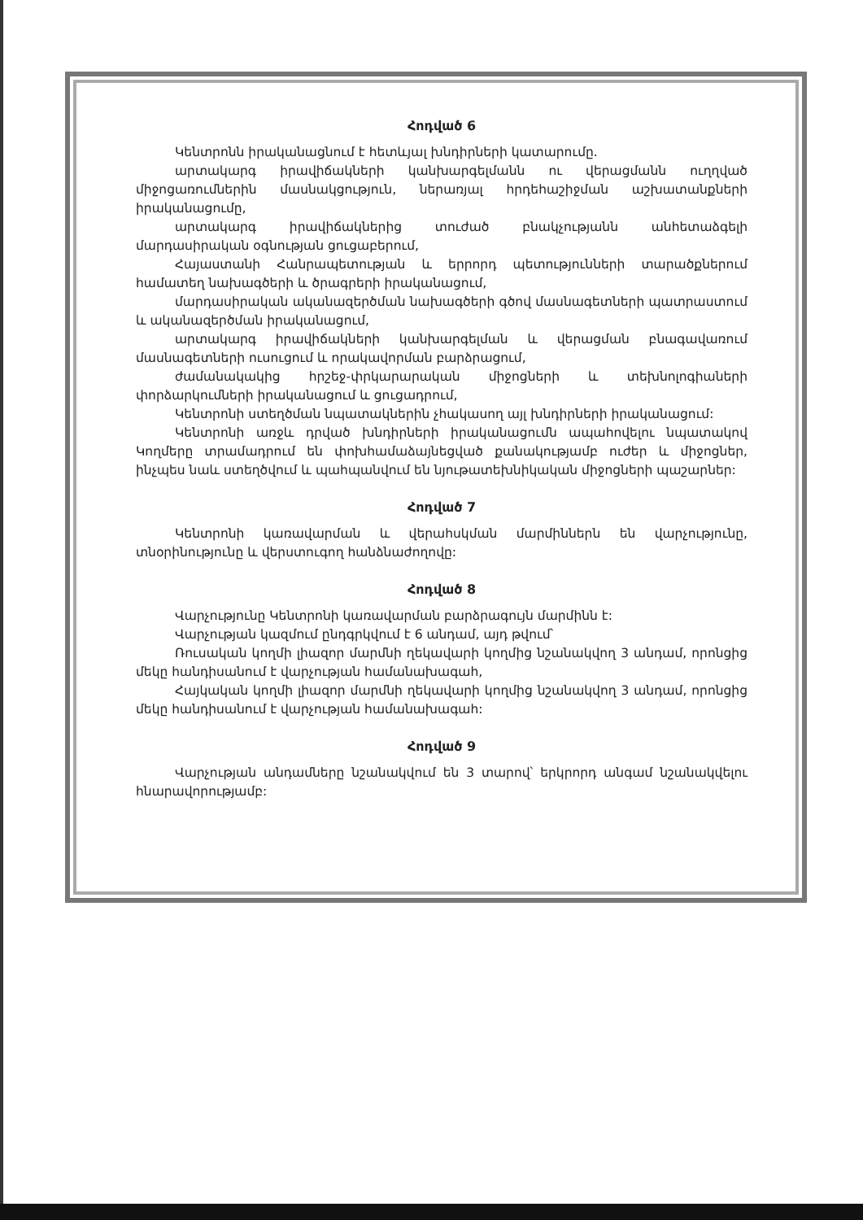Հոդված 6
Կենտրոնն իրականացնում է հետևյալ խնդիրների կատարումը.
արտակարգ իրավիճակների կանխարգելմանն ու վերացմանն ուղղված միջոցառումներին մասնակցություն, ներառյալ հրդեհաշիջման աշխատանքների իրականացումը,
արտակարգ իրավիճակներից տուժած բնակչությանն անհետաձգելի մարդասիրական օգնության ցուցաբերում,
Հայաստանի Հանրապետության և երրորդ պետությունների տարածքներում համատեղ նախագծերի և ծրագրերի իրականացում,
մարդասիրական ականազերծման նախագծերի գծով մասնագետների պատրաստում և ականազերծման իրականացում,
արտակարգ իրավիճակների կանխարգելման և վերացման բնագավառում մասնագետների ուսուցում և որակավորման բարձրացում,
ժամանակակից հրշեջ-փրկարարական միջոցների և տեխնոլոգիաների փորձարկումների իրականացում և ցուցադրում,
Կենտրոնի ստեղծման նպատակներին չհակասող այլ խնդիրների իրականացում:
Կենտրոնի առջև դրված խնդիրների իրականացումն ապահովելու նպատակով Կողմերը տրամադրում են փոխհամաձայնեցված քանակությամբ ուժեր և միջոցներ, ինչպես նաև ստեղծվում և պահպանվում են նյութատեխնիկական միջոցների պաշարներ:
Հոդված 7
Կենտրոնի կառավարման և վերահսկման մարմիններն են վարչությունը, տնօրինությունը և վերստուգող հանձնաժողովը:
Հոդված 8
Վարչությունը Կենտրոնի կառավարման բարձրագույն մարմինն է:
Վարչության կազմում ընդգրկվում է 6 անդամ, այդ թվում՝
Ռուսական կողմի լիազոր մարմնի ղեկավարի կողմից նշանակվող 3 անդամ, որոնցից մեկը հանդիսանում է վարչության համանախագահ,
Հայկական կողմի լիազոր մարմնի ղեկավարի կողմից նշանակվող 3 անդամ, որոնցից մեկը հանդիսանում է վարչության համանախագահ:
Հոդված 9
Վարչության անդամները նշանակվում են 3 տարով՝ երկրորդ անգամ նշանակվելու հնարավորությամբ: